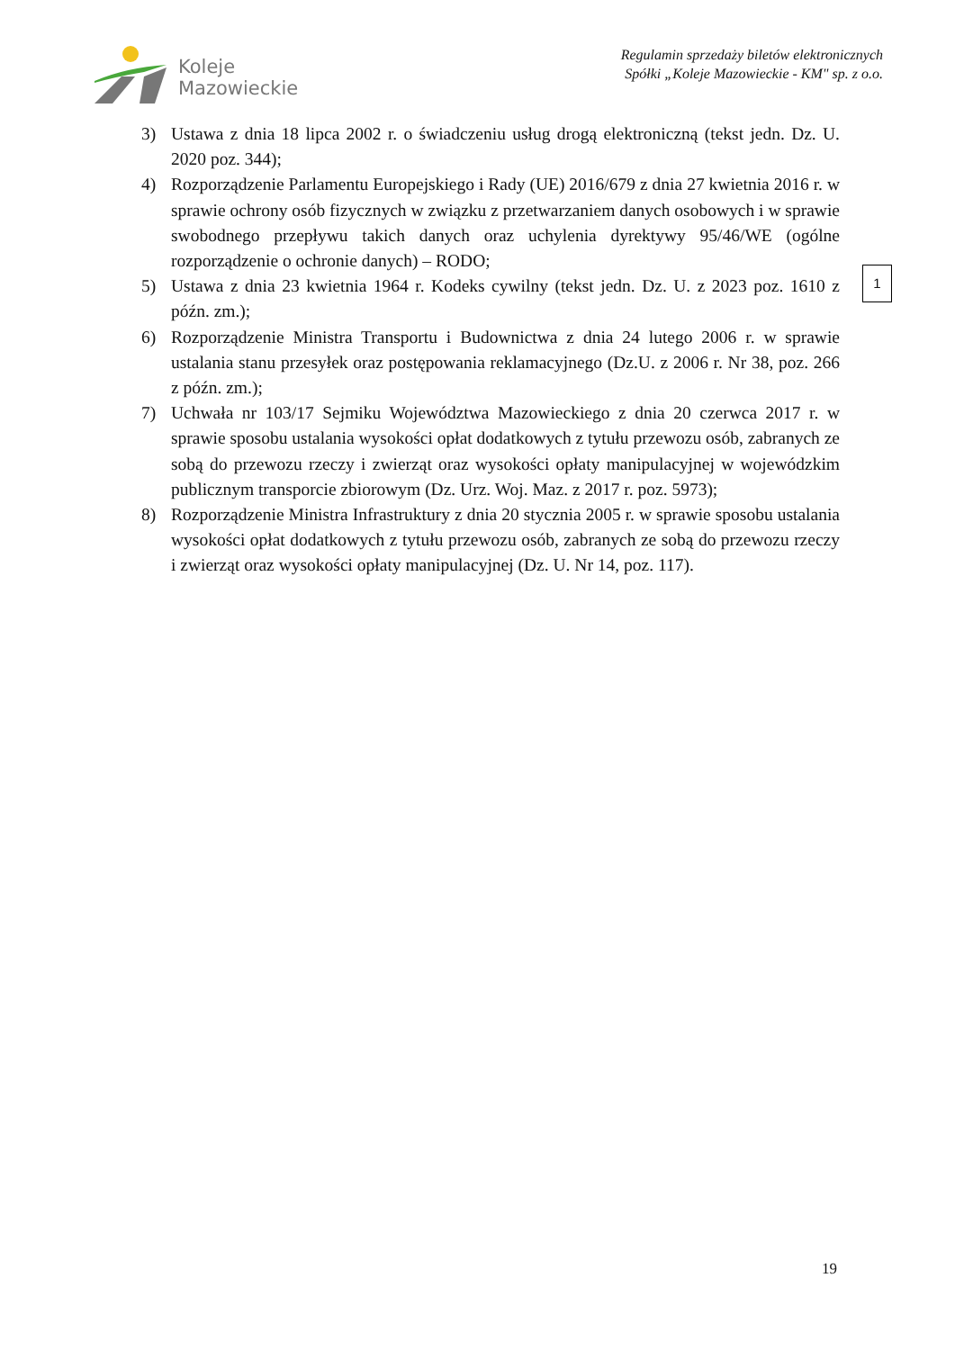Koleje
Mazowieckie
Regulamin sprzedaży biletów elektronicznych
Spółki „Koleje Mazowieckie - KM" sp. z o.o.
3) Ustawa z dnia 18 lipca 2002 r. o świadczeniu usług drogą elektroniczną (tekst jedn. Dz. U. 2020 poz. 344);
4) Rozporządzenie Parlamentu Europejskiego i Rady (UE) 2016/679 z dnia 27 kwietnia 2016 r. w sprawie ochrony osób fizycznych w związku z przetwarzaniem danych osobowych i w sprawie swobodnego przepływu takich danych oraz uchylenia dyrektywy 95/46/WE (ogólne rozporządzenie o ochronie danych) – RODO;
5) Ustawa z dnia 23 kwietnia 1964 r. Kodeks cywilny (tekst jedn. Dz. U. z 2023 poz. 1610 z późn. zm.);
6) Rozporządzenie Ministra Transportu i Budownictwa z dnia 24 lutego 2006 r. w sprawie ustalania stanu przesyłek oraz postępowania reklamacyjnego (Dz.U. z 2006 r. Nr 38, poz. 266 z późn. zm.);
7) Uchwała nr 103/17 Sejmiku Województwa Mazowieckiego z dnia 20 czerwca 2017 r. w sprawie sposobu ustalania wysokości opłat dodatkowych z tytułu przewozu osób, zabranych ze sobą do przewozu rzeczy i zwierząt oraz wysokości opłaty manipulacyjnej w wojewódzkim publicznym transporcie zbiorowym (Dz. Urz. Woj. Maz. z 2017 r. poz. 5973);
8) Rozporządzenie Ministra Infrastruktury z dnia 20 stycznia 2005 r. w sprawie sposobu ustalania wysokości opłat dodatkowych z tytułu przewozu osób, zabranych ze sobą do przewozu rzeczy i zwierząt oraz wysokości opłaty manipulacyjnej (Dz. U. Nr 14, poz. 117).
1
19